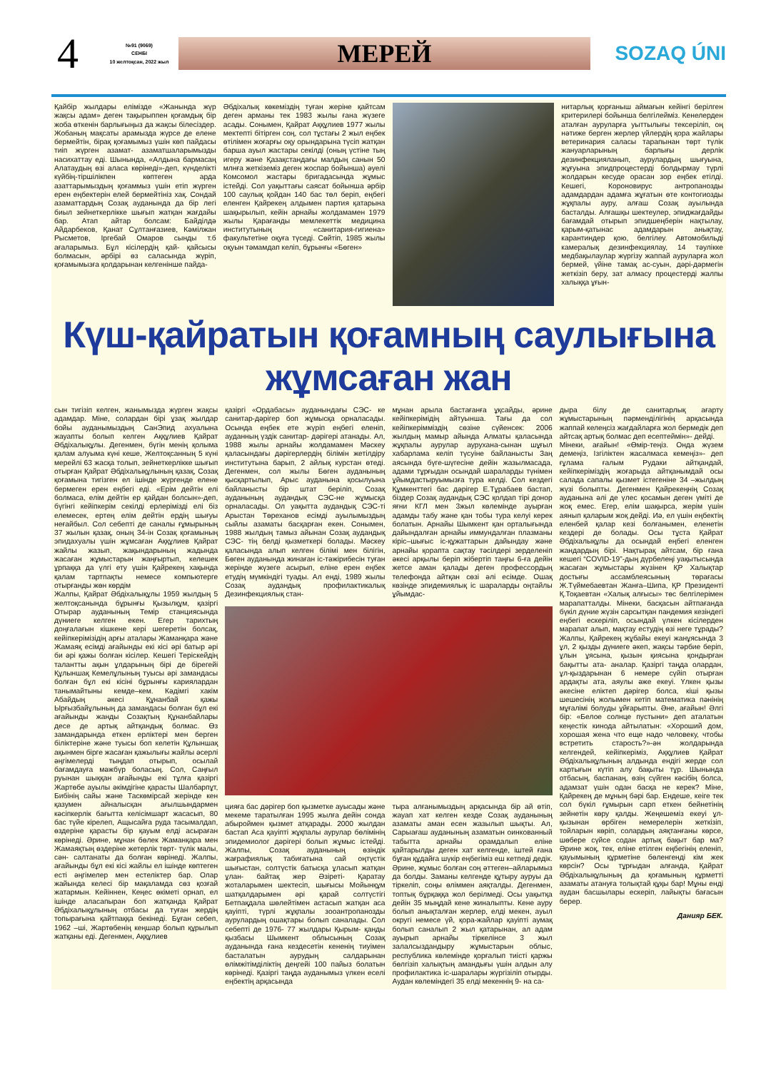4
№91 (9069)
СЕНБІ
10 желтоқсан, 2022 жыл
МЕРЕЙ
SOZAQ ÚNI
Қайбір жылдары елімізде «Жанында жүр жақсы адам» деген тақырыппен қоғамдық бір жоба өткенін барлығыңыз да жақсы білесіздер. Жобаның мақсаты арамызда жүрсе де елене бермейтін, бірақ қоғамымыз үшін көп пайдасы тиіп жүрген азамат- азаматшаларымызды насихаттау еді. Шынында, «Алдына бармасаң Алатаудың өзі аласа көрінеді»-деп, күнделікті күйбің-тіршілікпен көптеген арда азаттарымыздың қоғаммыз үшін етіп жүрген ерен еңбектерін елей бермейтініз хақ. Сондай азаматтардың Созақ ауданында да бір легі биыл зейнеткерлікке шығып жатқан жағдайы бар. Атап айтар болсам: Байділдә Айдарбеков, Қанат Сұлтанғазиев, Кәмілжан Рысметов, Іргебай Омаров сынды т.б ағаларымыз. Бұл кісілердің қай- қайсысы болмасын, әрбірі өз саласында жүріп, қоғамымызға қолдарынан келгенінше пайда-
Әбдіхалық көкеміздің туған жеріне қайтсам деген арманы тек 1983 жылы ғана жүзеге асады. Сонымен, Қайрат Аққұлиев 1977 жылы мектепті бітірген соң, сол тұстағы 2 жыл еңбек өтілімен жоғарғы оқу орындарына түсіп жатқан барша ауыл жастары секілді (оның үстіне тың игеру және Қазақстандағы малдың санын 50 млнға жеткіземіз деген жоспар бойынша) әуелі Комсомол жастары бригадасында жұмыс істейді. Сол уақыттағы саясат бойынша әрбір 100 саулық қойдан 140 бас төл беріп, еңбегі еленген Қайрекең алдымен партия қатарына шақырылып, кейін арнайы жолдамамен 1979 жылы Қарағанды мемлекеттік медицина институтының «санитария-гигиена» факультетіне оқуға түседі. Сөйтіп, 1985 жылы оқуын тәмамдап келіп, бұрынғы «Бөген»
нитарлық қорғаныш аймағын кейінгі берілген критерилері бойынша белгілейміз. Кенелерден аталған ауруларға уыттылығы тексеріліп, оң нәтиже берген жерлер үйлердің қора жайлары ветеринария саласы тарапынан төрт түлік жануарларының барлығы дерлік дезинфекцияланып, аурулардың шығуына, жұғуына эпидпроцестерді болдырмау түрлі жолдарын кесуде орасан зор еңбек етілді. Кешегі, Короновирус антропанозды адамдардан адамға жұғатын өте контогиозды жұқпалы ауру, алғаш Созақ ауылында басталды. Алғашқы шектеулер, эпиджағдайды бағамдай отырып эпидшеңберін нақтылау, қарым-қатынас адамдарын анықтау, карантиндер қою, белгілеу. Автомобильді камералық дезинфекциялау, 14 тәулікке медбақылаулар жүргізу жаппай ауруларға жол бермей, үйіне тамақ ас-суын, дәрі-дәрмегін жеткізіп беру, зат алмасу процестерді жалпы халыққа ұғын-
Күш-қайратын қоғамның саулығына жұмсаған жан
сын тигізіп келген, жанымызда жүрген жақсы адамдар. Міне, солардан бірі ұзақ жылдар бойы ауданымыздың СанЭпид ахуалына жауапты болып келген Аққұлиев Қайрат Әбдіхалықұлы. Дегенмен, бүгін менің қолыма қалам алуыма күні кеше, Желтоқсанның 5 күні мерейлі 63 жасқа толып, зейнеткерлікке шығып отырған Қайрат Әбдіхалықұлының қазақ, Созақ қоғамына тигізген ел ішінде жүргенде елене бермеген ерен еңбегі еді. «Ерім дейтін елі болмаса, елім дейтін ер қайдан болсын»-деп, бүгінгі кейіпкерім секілді ерлерімізді елі біз елемесек, ертең елім дейтін ердің шығуы неғайбыл. Сол себепті де саналы ғұмырының 37 жылын қазақ, оның 34-ін Созақ қоғамының эпидахуалы үшін жұмсаған Аққұлиев Қайрат жайлы жазып, жақындарының жадында жасаған жұмыстарын жаңғыртып, келешек ұрпаққа да үлгі ету үшін Қайрекең хақында қалам тартпақты немесе компьютерге отырғанды жөн көрдім
Жалпы, Қайрат Әбдіхалықұлы 1959 жылдың 5 желтоқсанында бұрынғы Қызылқұм, қазіргі Отырар ауданының Темір станциясында дүниеге келген екен. Егер тарихтың доңғалағын кішкене кері шегеретін болсақ, кейіпкерімізідің арғы аталары Жаманқара және Жамаяқ есімді ағайынды екі кісі әрі батыр әрі би әрі қажы болған кісілер. Кешегі Теріскейдің талантты ақын ұлдарының бірі де бірегейі Құлыншақ Кемелұлының туысы әрі замандасы болған бұл екі кісіні бұрынғы кариялардан танымайтыны кемде–кем. Кәдімгі хакім Абайдың әкесі Құнанбай қажы Ырғызбайұлының да замандасы болған бұл екі ағайынды жанды Созақтың Құнанбайлары десе де артық айтқандық болмас. Өз замандарында еткен ерліктері мен берген біліктеріне және туысы боп келетін Құлыншақ ақынмен бірге жасаған қажылығы жайлы әсерлі әңгімелерді тыңдап отырып, осылай бағамдауға мәжбүр боласың. Сол, Саңғыл руынан шыққан ағайынды екі тұлға қазіргі Жартөбе ауылы әкімдігіне қарасты Шалбарпұт, Бибінің сайы және Таскөмірсай жеріндe кен қазумен айналысқан ағылшындармен кәсіпкерлік бағытта келісімшарт жасасып, 80 бас түйе кірелеп, Ащысайға руда тасымалдап, өздеріне қарасты бір қауым елді асыраған көрінеді. Әрине, мұнан бөлек Жаманқара мен Жамаяқтың өздеріне жетерлік төрт- түлік малы, сән- салтанаты да болған көрінеді. Жалпы, ағайынды бұл екі кісі жайлы ел ішінде көптеген есті әңгімелер мен естеліктер бар. Олар жайында келесі бір мақаламда сөз қозғай жатармын. Кейіннен, Кеңес өкіметі орнап, ел ішінде аласапыран боп жатқанда Қайрат Әбдіхалықұлының отбасы да туған жердің топырағына қайтпаққа бекінеді. Бұған себеп, 1962 –ші, Жартөбенің кеңшар болып құрылып жатқаны еді. Дегенмен, Аққұлиев
қазіргі «Ордабасы» ауданындағы СЭС- ке санитар-дәрігер боп жұмысқа орналасады. Осында еңбек ете жүріп еңбегі еленіп, ауданның үздік санитар- дәрігері атанады. Ал, 1988 жылы арнайы жолдамамен Мәскеу қаласындағы дәрігерлердің білімін жетілдіру институтына барып, 2 айлық курстан өтеді. Дегенмен, сол жылы Бөген ауданының қысқартылып, Арыс ауданына қосылуына байланысты бір штат беріліп, Созақ ауданының аудандық СЭС-не жұмысқа орналасады. Ол уақытта аудандық СЭС-ті Арыстан Төреханов есімді ауылымыздың сыйлы азаматы басқарған екен. Сонымен, 1988 жылдың тамыз айынан Созақ аудандық СЭС- тің белді қызметкері болады. Мәскеу қаласында алып келген білімі мен білігін, Бөген ауданында жинаған іс-тәжірибесін туған жерінде жүзеге асырып, еліне ерен еңбек етудің мүмкіндігі туады. Ал енді, 1989 жылы Созақ аудандық профилактикалық Дезинфекциялық стан-
мұнан арыла бастағанға ұқсайды, әрине кейіпкерімідің айтуынша. Тағы да сол кейіпкерімміздің сөзіне сүйенсек: 2006 жылдың мамыр айында Алматы қаласында жұқпалы аурулар аурухана-сынан шұғыл хабарлама келіп түсуіне байланысты Заң аясында бүге-шүгесіне дейін жазылмасада, адами тұрғыдан осындай шараларды түнімен ұйымдастыруымызға тура келді. Сол кездегі Құмкенттегі бас дәрігер Е.Тұрабаев бастап, біздер Созақ аудандық СЭС қолдап тірі донор яғни КГЛ мен 3жыл көлемінде ауырған адамды табу және қан тобы тура келуі керек болатын. Арнайы Шымкент қан орталығында дайындалған арнайы иммундалған плазманы кіріс–шығыс іс-құжаттарын дайындау және арнайы қорапта сақтау тәсілдері зерделеніп әкесі арқылы беріп жібертіп таңғы 6-ға дейін жетсе аман қалады деген профессордың телефонда айтқан сөзі әлі есімде. Ошақ көзінде эпидемиялық іс шараларды оңтайлы ұйымдас-
цияға бас дәрігер боп қызметке ауысады және мекеме таратылған 1995 жылға дейін сонда абыроймен қызмет атқарады. 2000 жылдан бастап Аса қауіпті жұқпалы аурулар бөлімінің эпидемиолог дәрігері болып жұмыс істейді. Жалпы, Созақ ауданының өзіндік жағрафиялық табиғатына сай оңтүстік шығыстан, солтүстік батысқа ұласып жатқан ұлан- байтақ жер Әзіреті- Қаратау жоталарымен шектесіп, шығысы Мойынқұм шатқалдарымен әрі қарай солтүстігі Бетпақдала шөлейтімен астасып жатқан аса қауіпті, түрлі жұқпалы зооантропанозды аурулардың ошақтары болып саналады. Сол себепті де 1976- 77 жылдары Қырым- қанды қызбасы Шымкент облысының Созақ ауданында ғана кездесетін кененің тиуімен басталатын аурудың салдарынан өлімжітімділіктің деңгейі 100 пайыз болатын көрінеді. Қазіргі таңда ауданымыз үлкен еселі еңбектің арқасында
тыра алғанымыздың арқасында бір ай өтіп, жауап хат келген кезде Созақ ауданының азаматы аман есен жазылып шықты. Ал, Сарыағаш ауданының азаматын оинкованный табытта арнайы орамдалып еліне қайтарылды деген хат келгенде, іштей ғана бұған құдайға шүкір еңбегіміз еш кетпеді дедік. Әрине, жұмыс болған соң әттеген–айларымыз да болды. Заманы келгенде құтыру ауруы да тіркеліп, соңы өліммен аяқталды. Дегенмен, топтық бұрқаққа жол берілмеді. Осы уақытқа дейін 35 мыңдай кене жиналыпты. Кене ауру болып анықталған жерлер, елді мекен, ауыл округі немесе үй, қора-жайлар қауіпті аумақ болып саналып 2 жыл қатарынан, ал адам ауырып арнайы тіркелінсе 3 жыл залалсыздандыру жұмыстарын облыс, республика көлемінде қорғалып тиісті қаржы бөлгізіп халықтың амандығы үшін алдын алу профилактика іс-шаралары жүргізіліп отырды. Аудан көлеміндегі 35 елді мекеннің 9- на са-
дыра білу де санитарлық ағарту жұмыстарының пәрменділігінің арқасында жаппай келеңсіз жағдайларға жол бермедік деп айтсақ артық болмас деп есептеймін»- дейді.
Мінеки, ағайын! «Өмір-теңіз. Онда жүзем демеңіз, Ізгіліктен жасалмаса кемеңіз»- деп ғұлама ғалым Рудаки айтқандай, кейіпкеріміздің жоғарыда айтқанымдай осы салада сапалы қызмет істегеніне 34 –жылдың жүзі болыпты. Дегенмен Қайрекеңнің Созақ ауданына әлі де үлес қосамын деген үміті де жоқ емес. Егер, елім шақырса, жерім үшін аянып қаларым жоқ дейді. Иә, ел үшін еңбектің еленбей қалар кезі болғанымен, еленетін кездері де болады. Осы тұста Қайрат Әбдіхалықұлы да осындай еңбегі еленген жандардың бірі. Нақтырақ айтсам, бір ғана кешегі “COVID-19”-дың дүрбелеңі уақытысында жасаған жұмыстары жүзінен ҚР Халықтар достығы ассамблеясының төрағасы Ж.Түймебаевтан Жанға–Шипа, ҚР Президенті Қ.Тоқаевтан «Халық алғысы» төс белгілерімен марапатталды. Мінеки, басқасын айтпағанда бүкіл дүние жүзін сарсытқан пандемия кезіндегі еңбегі ескеріліп, осындай үлкен кісілерден марапат алып, мақтау естудің өзі неге тұрады? Жалпы, Қайрекең жұбайы екеуі жанұясында 3 ұл, 2 қызды дүниеге әкеп, жақсы тәрбие беріп, ұлын ұясына, қызын қиясына қондырған бақытты ата- аналар. Қазіргі таңда олардан, ұл-қыздарынан 6 немере сүйіп отырған ардақты ата, аяулы әже екеуі. Үлкен қызы әкесіне еліктеп дәрігер болса, кіші қызы шешесінің жолымен кетіп математика пәнінің мұғалімі болуды ұйғарыпты. Әне, ағайын! Әлгі бір: «Белое солнце пустыни» деп аталатын кеңестік кинода айтылатын: «Хороший дом, хорошая жена что еще надо человеку, чтобы встретить старость?»-ән жолдарында келгендей, кейіпкеріміз, Аққұлиев Қайрат Әбдіхалықұлының алдында ендігі жерде сол картығын күтіп алу бақыты тұр. Шынында отбасың, баспанаң, өзің сүйген кәсібің болса, адамзат үшін одан басқа не керек? Міне, Қайрекең де мұның бәрі бар. Ендеше, кеіге тек сол бүкіл ғұмырын сарп еткен бейнетінің зейнетін көру қалды. Жеңешеміз екеуі ұл- қызынан өрбіген немерелерін жеткізіп, тойларын көріп, солардың аяқтанғаны көрсе, шөбере сүйсе содан артық бақыт бар ма? Әрине жоқ, тек, еліне етілген еңбегінің еленіп, қауымының құрметіне бөленгенді кім жек көрсін? Осы тұрғыдан алғанда, Қайрат Әбдіхалықұлының да қоғамының құрметті азаматы атануға толықтай құқы бар! Мұны енді аудан басшылары ескеріп, лайықты бағасын берер.
Данияр БЕК.